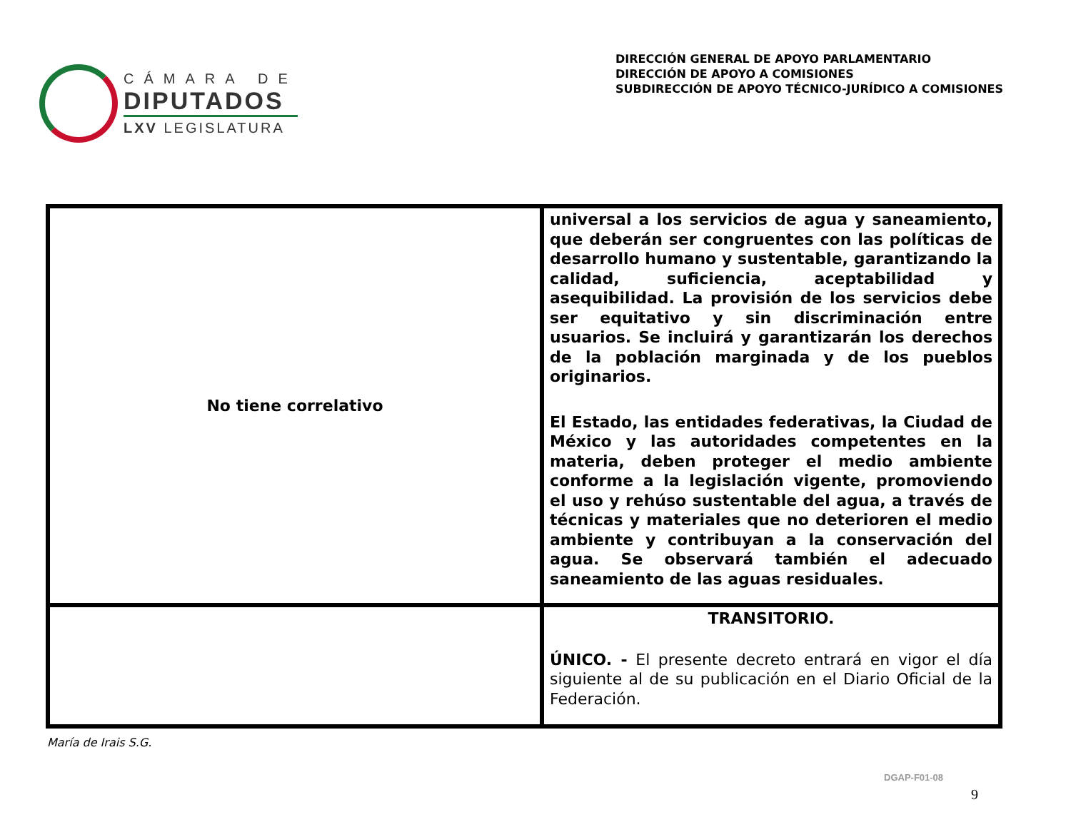CÁMARA DE
DIPUTADOS
LXV LEGISLATURA
DIRECCIÓN GENERAL DE APOYO PARLAMENTARIO
DIRECCIÓN DE APOYO A COMISIONES
SUBDIRECCIÓN DE APOYO TÉCNICO-JURÍDICO A COMISIONES
| No tiene correlativo | universal a los servicios de agua y saneamiento, que deberán ser congruentes con las políticas de desarrollo humano y sustentable, garantizando la calidad, suficiencia, aceptabilidad y asequibilidad. La provisión de los servicios debe ser equitativo y sin discriminación entre usuarios. Se incluirá y garantizarán los derechos de la población marginada y de los pueblos originarios. El Estado, las entidades federativas, la Ciudad de México y las autoridades competentes en la materia, deben proteger el medio ambiente conforme a la legislación vigente, promoviendo el uso y rehúso sustentable del agua, a través de técnicas y materiales que no deterioren el medio ambiente y contribuyan a la conservación del agua. Se observará también el adecuado saneamiento de las aguas residuales. |
| | TRANSITORIO. ÚNICO. - El presente decreto entrará en vigor el día siguiente al de su publicación en el Diario Oficial de la Federación. |
María de Irais S.G.
DGAP-F01-08
9